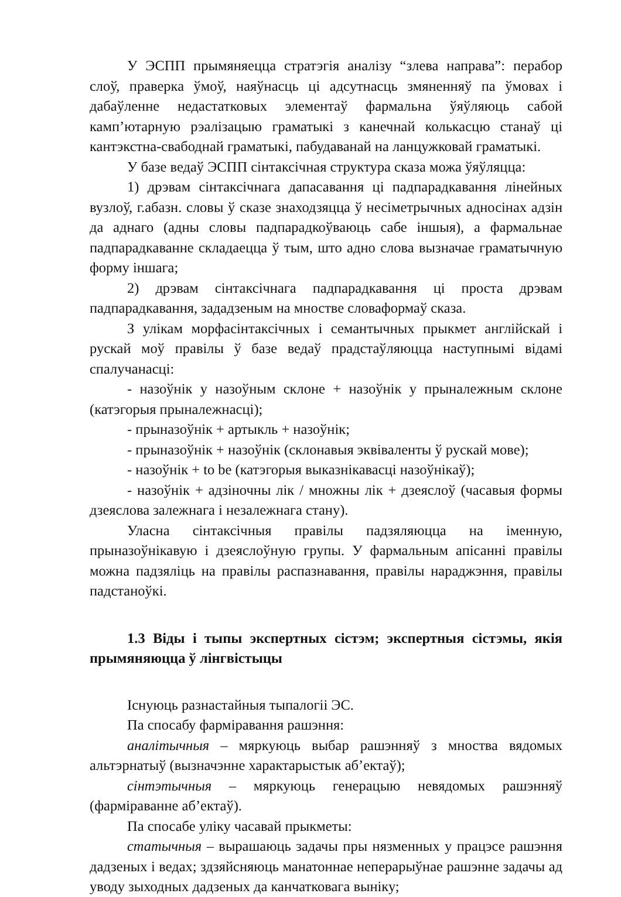У ЭСПП прымяняецца стратэгія аналізу “злева направа”: перабор слоў, праверка ўмоў, наяўнасць ці адсутнасць змяненняў па ўмовах і дабаўленне недастатковых элементаў фармальна ўяўляюць сабой камп’ютарную рэалізацыю граматыкі з канечнай колькасцю станаў ці кантэкстна-свабоднай граматыкі, пабудаванай на ланцужковай граматыкі.
У базе ведаў ЭСПП сінтаксічная структура сказа можа ўяўляцца:
1) дрэвам сінтаксічнага дапасавання ці падпарадкавання лінейных вузлоў, г.абазн. словы ў сказе знаходзяцца ў несіметрычных адносінах адзін да аднаго (адны словы падпарадкоўваюць сабе іншыя), а фармальнае падпарадкаванне складаецца ў тым, што адно слова вызначае граматычную форму іншага;
2) дрэвам сінтаксічнага падпарадкавання ці проста дрэвам падпарадкавання, зададзеным на мностве словаформаў сказа.
З улікам морфасінтаксічных і семантычных прыкмет англійскай і рускай моў правілы ў базе ведаў прадстаўляюцца наступнымі відамі спалучанасці:
- назоўнік у назоўным склоне + назоўнік у прыналежным склоне (катэгорыя прыналежнасці);
- прыназоўнік + артыкль + назоўнік;
- прыназоўнік + назоўнік (склонавыя эквіваленты ў рускай мове);
- назоўнік + to be (катэгорыя выказнікавасці назоўнікаў);
- назоўнік + адзіночны лік / множны лік + дзеяслоў (часавыя формы дзеяслова залежнага і незалежнага стану).
Уласна сінтаксічныя правілы падзяляюцца на іменную, прыназоўнікавую і дзеяслоўную групы. У фармальным апісанні правілы можна падзяліць на правілы распазнавання, правілы нараджэння, правілы падстаноўкі.
1.3 Віды і тыпы экспертных сістэм; экспертныя сістэмы, якія прымяняюцца ў лінгвістыцы
Існуюць разнастайныя тыпалогіі ЭС.
Па спосабу фарміравання рашэння:
аналітычныя – мяркуюць выбар рашэнняў з мноства вядомых альтэрнатыў (вызначэнне характарыстык аб’ектаў);
сінтэтычныя – мяркуюць генерацыю невядомых рашэнняў (фарміраванне аб’ектаў).
Па спосабе уліку часавай прыкметы:
статычныя – вырашаюць задачы пры нязменных у працэсе рашэння дадзеных і ведах; здзяйсняюць манатоннае неперарыўнае рашэнне задачы ад уводу зыходных дадзеных да канчатковага выніку;